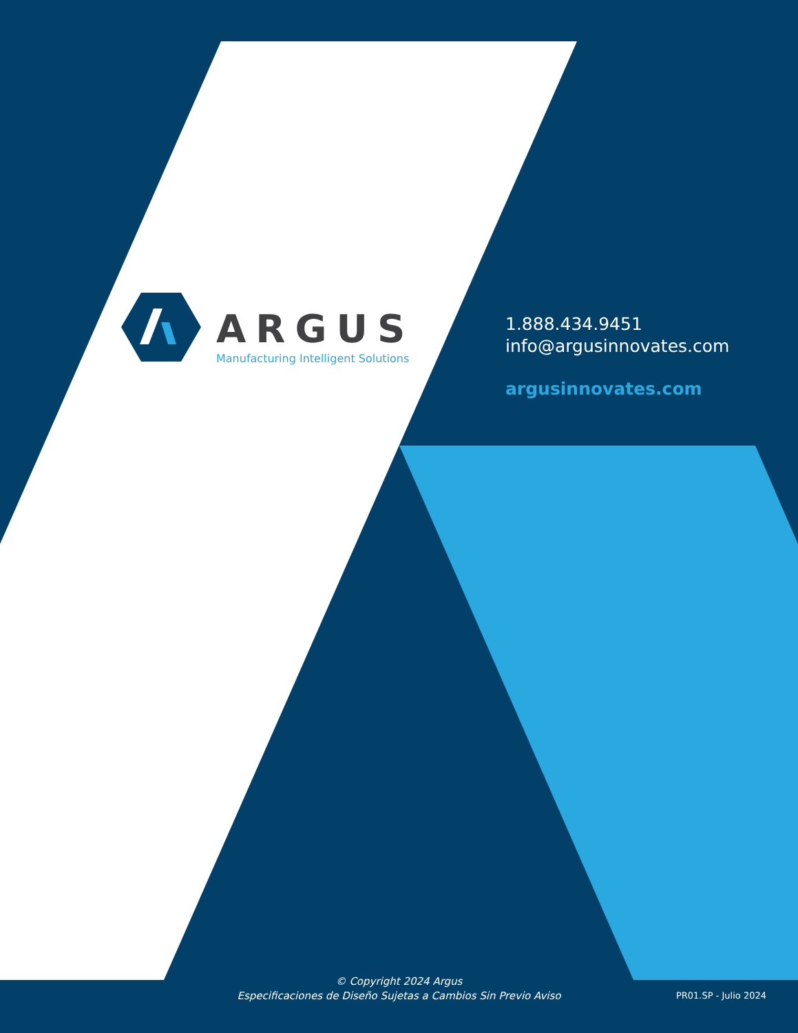ARGUS
Manufacturing Intelligent Solutions
1.888.434.9451
info@argusinnovates.com
argusinnovates.com
© Copyright 2024 Argus
Especificaciones de Diseño Sujetas a Cambios Sin Previo Aviso
PR01.SP - Julio 2024